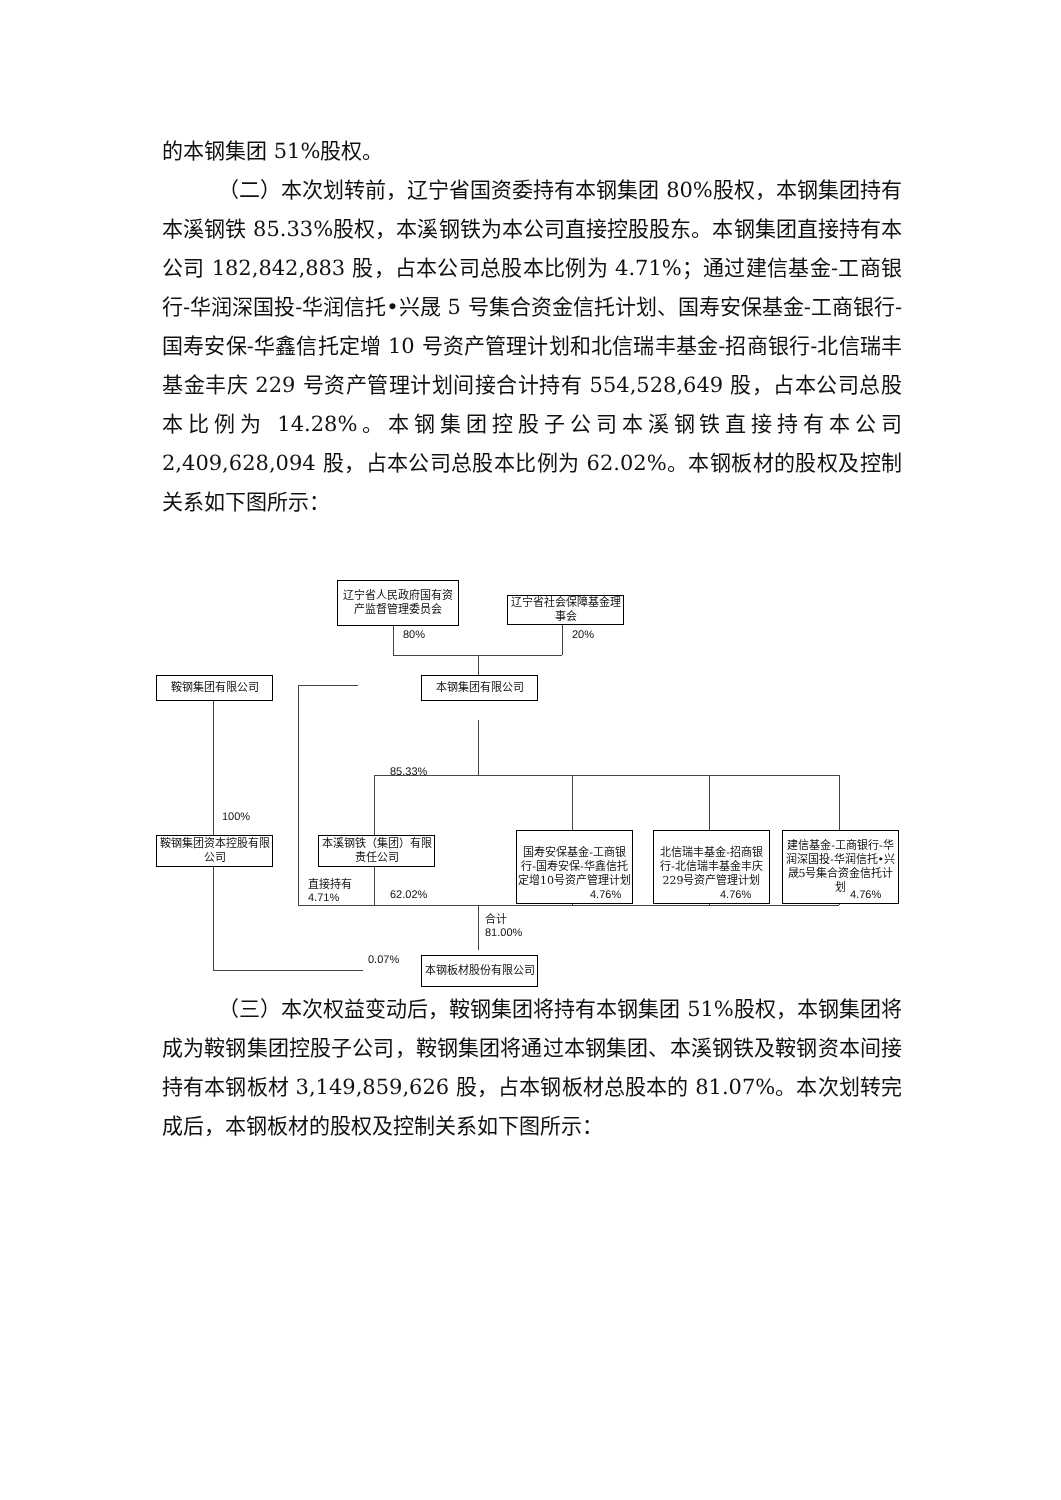的本钢集团 51%股权。
（二）本次划转前，辽宁省国资委持有本钢集团 80%股权，本钢集团持有本溪钢铁 85.33%股权，本溪钢铁为本公司直接控股股东。本钢集团直接持有本公司 182,842,883 股，占本公司总股本比例为 4.71%；通过建信基金-工商银行-华润深国投-华润信托•兴晟 5 号集合资金信托计划、国寿安保基金-工商银行-国寿安保-华鑫信托定增 10 号资产管理计划和北信瑞丰基金-招商银行-北信瑞丰基金丰庆 229 号资产管理计划间接合计持有 554,528,649 股，占本公司总股本比例为 14.28%。本钢集团控股子公司本溪钢铁直接持有本公司 2,409,628,094 股，占本公司总股本比例为 62.02%。本钢板材的股权及控制关系如下图所示：
辽宁省人民政府国有资产监督管理委员会
辽宁省社会保障基金理事会
80% 20%
鞍钢集团有限公司 本钢集团有限公司
100%
85.33%
鞍钢集团资本控股有限公司
本溪钢铁（集团）有限责任公司
国寿安保基金-工商银行-国寿安保-华鑫信托定增10号资产管理计划
北信瑞丰基金-招商银行-北信瑞丰基金丰庆229号资产管理计划
建信基金-工商银行-华润深国投-华润信托•兴晟5号集合资金信托计划
直接持有
4.71%
62.02% 4.76% 4.76% 4.76%
合计
81.00%
0.07% 本钢板材股份有限公司
（三）本次权益变动后，鞍钢集团将持有本钢集团 51%股权，本钢集团将成为鞍钢集团控股子公司，鞍钢集团将通过本钢集团、本溪钢铁及鞍钢资本间接持有本钢板材 3,149,859,626 股，占本钢板材总股本的 81.07%。本次划转完成后，本钢板材的股权及控制关系如下图所示：